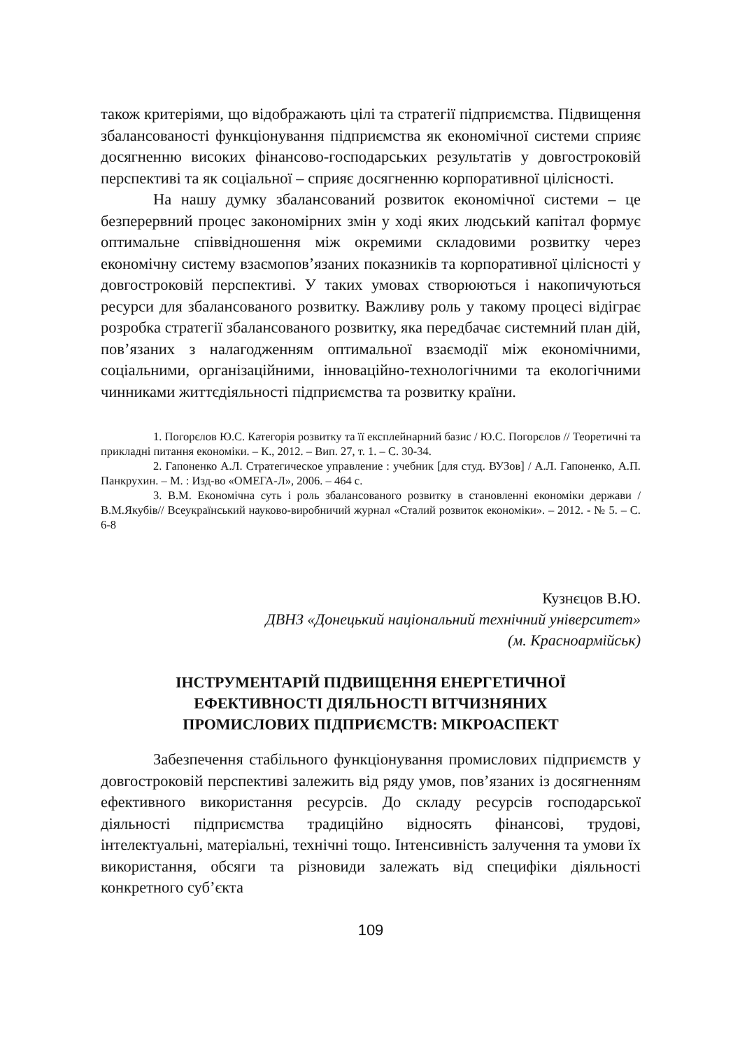також критеріями, що відображають цілі та стратегії підприємства. Підвищення збалансованості функціонування підприємства як економічної системи сприяє досягненню високих фінансово-господарських результатів у довгостроковій перспективі та як соціальної – сприяє досягненню корпоративної цілісності.
На нашу думку збалансований розвиток економічної системи – це безперервний процес закономірних змін у ході яких людський капітал формує оптимальне співвідношення між окремими складовими розвитку через економічну систему взаємопов’язаних показників та корпоративної цілісності у довгостроковій перспективі. У таких умовах створюються і накопичуються ресурси для збалансованого розвитку. Важливу роль у такому процесі відіграє розробка стратегії збалансованого розвитку, яка передбачає системний план дій, пов’язаних з налагодженням оптимальної взаємодії між економічними, соціальними, організаційними, інноваційно-технологічними та екологічними чинниками життєдіяльності підприємства та розвитку країни.
1. Погорєлов Ю.С. Категорія розвитку та її експлейнарний базис / Ю.С. Погорєлов // Теоретичні та прикладні питання економіки. – К., 2012. – Вип. 27, т. 1. – С. 30-34.
2. Гапоненко А.Л. Стратегическое управление : учебник [для студ. ВУЗов] / А.Л. Гапоненко, А.П. Панкрухин. – М. : Изд-во «ОМЕГА-Л», 2006. – 464 с.
3. В.М. Економічна суть і роль збалансованого розвитку в становленні економіки держави / В.М.Якубів// Всеукраїнський науково-виробничий журнал «Сталий розвиток економіки». – 2012. - № 5. – С. 6-8
Кузнєцов В.Ю.
ДВНЗ «Донецький національний технічний університет»
(м. Красноармійськ)
ІНСТРУМЕНТАРІЙ ПІДВИЩЕННЯ ЕНЕРГЕТИЧНОЇ
ЕФЕКТИВНОСТІ ДІЯЛЬНОСТІ ВІТЧИЗНЯНИХ
ПРОМИСЛОВИХ ПІДПРИЄМСТВ: МІКРОАСПЕКТ
Забезпечення стабільного функціонування промислових підприємств у довгостроковій перспективі залежить від ряду умов, пов’язаних із досягненням ефективного використання ресурсів. До складу ресурсів господарської діяльності підприємства традиційно відносять фінансові, трудові, інтелектуальні, матеріальні, технічні тощо. Інтенсивність залучення та умови їх використання, обсяги та різновиди залежать від специфіки діяльності конкретного суб’єкта
109